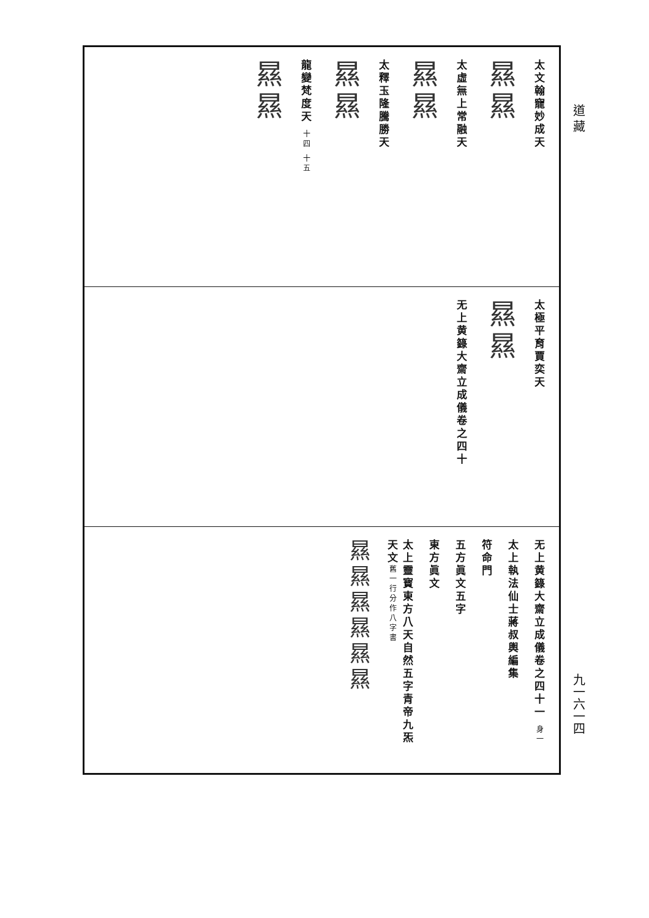道 藏
九一六一四
太文翰寵妙成天
㬎㬎
太虛無上常融天
㬎㬎
太釋玉隆騰勝天
㬎㬎
龍變梵度天 十四 十五
㬎㬎
太極平育賈奕天
㬎㬎
无上黄籙大齋立成儀卷之四十
无上黄籙大齋立成儀卷之四十一 身一
太上執法仙士蔣叔輿編集
符命門
五方眞文五字
東方眞文
太上靈寳東方八天自然五字青帝九炁天文舊一行分作八字書
㬎㬎㬎㬎㬎㬎